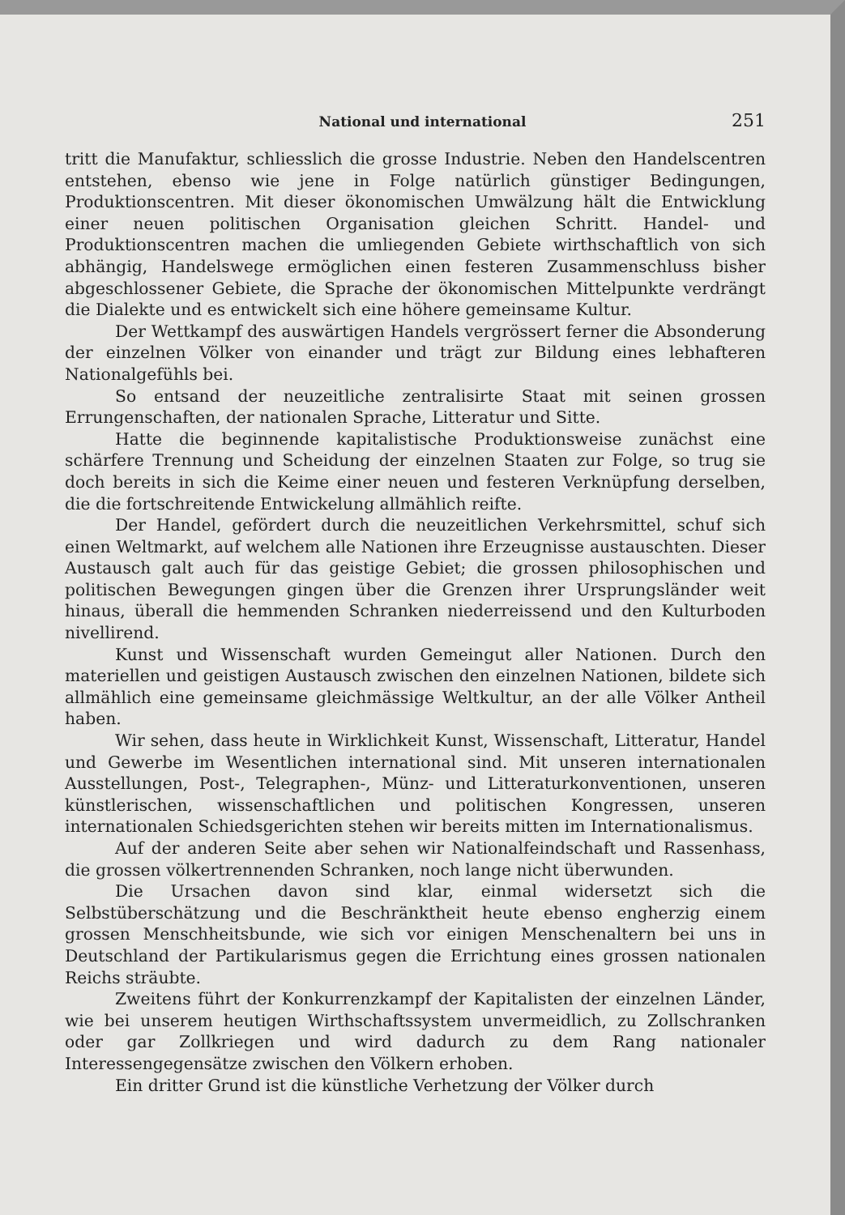National und international 251
tritt die Manufaktur, schliesslich die grosse Industrie. Neben den Handelscentren entstehen, ebenso wie jene in Folge natürlich günstiger Bedingungen, Produktionscentren. Mit dieser ökonomischen Umwälzung hält die Entwicklung einer neuen politischen Organisation gleichen Schritt. Handel- und Produktionscentren machen die umliegenden Gebiete wirthschaftlich von sich abhängig, Handelswege ermöglichen einen festeren Zusammenschluss bisher abgeschlossener Gebiete, die Sprache der ökonomischen Mittelpunkte verdrängt die Dialekte und es entwickelt sich eine höhere gemeinsame Kultur.
Der Wettkampf des auswärtigen Handels vergrössert ferner die Absonderung der einzelnen Völker von einander und trägt zur Bildung eines lebhafteren Nationalgefühls bei.
So entsand der neuzeitliche zentralisirte Staat mit seinen grossen Errungenschaften, der nationalen Sprache, Litteratur und Sitte.
Hatte die beginnende kapitalistische Produktionsweise zunächst eine schärfere Trennung und Scheidung der einzelnen Staaten zur Folge, so trug sie doch bereits in sich die Keime einer neuen und festeren Verknüpfung derselben, die die fortschreitende Entwickelung allmählich reifte.
Der Handel, gefördert durch die neuzeitlichen Verkehrsmittel, schuf sich einen Weltmarkt, auf welchem alle Nationen ihre Erzeugnisse austauschten. Dieser Austausch galt auch für das geistige Gebiet; die grossen philosophischen und politischen Bewegungen gingen über die Grenzen ihrer Ursprungsländer weit hinaus, überall die hemmenden Schranken niederreissend und den Kulturboden nivellirend.
Kunst und Wissenschaft wurden Gemeingut aller Nationen. Durch den materiellen und geistigen Austausch zwischen den einzelnen Nationen, bildete sich allmählich eine gemeinsame gleichmässige Weltkultur, an der alle Völker Antheil haben.
Wir sehen, dass heute in Wirklichkeit Kunst, Wissenschaft, Litteratur, Handel und Gewerbe im Wesentlichen international sind. Mit unseren internationalen Ausstellungen, Post-, Telegraphen-, Münz- und Litteraturkonventionen, unseren künstlerischen, wissenschaftlichen und politischen Kongressen, unseren internationalen Schiedsgerichten stehen wir bereits mitten im Internationalismus.
Auf der anderen Seite aber sehen wir Nationalfeindschaft und Rassenhass, die grossen völkertrennenden Schranken, noch lange nicht überwunden.
Die Ursachen davon sind klar, einmal widersetzt sich die Selbstüberschätzung und die Beschränktheit heute ebenso engherzig einem grossen Menschheitsbunde, wie sich vor einigen Menschenaltern bei uns in Deutschland der Partikularismus gegen die Errichtung eines grossen nationalen Reichs sträubte.
Zweitens führt der Konkurrenzkampf der Kapitalisten der einzelnen Länder, wie bei unserem heutigen Wirthschaftssystem unvermeidlich, zu Zollschranken oder gar Zollkriegen und wird dadurch zu dem Rang nationaler Interessengegensätze zwischen den Völkern erhoben.
Ein dritter Grund ist die künstliche Verhetzung der Völker durch